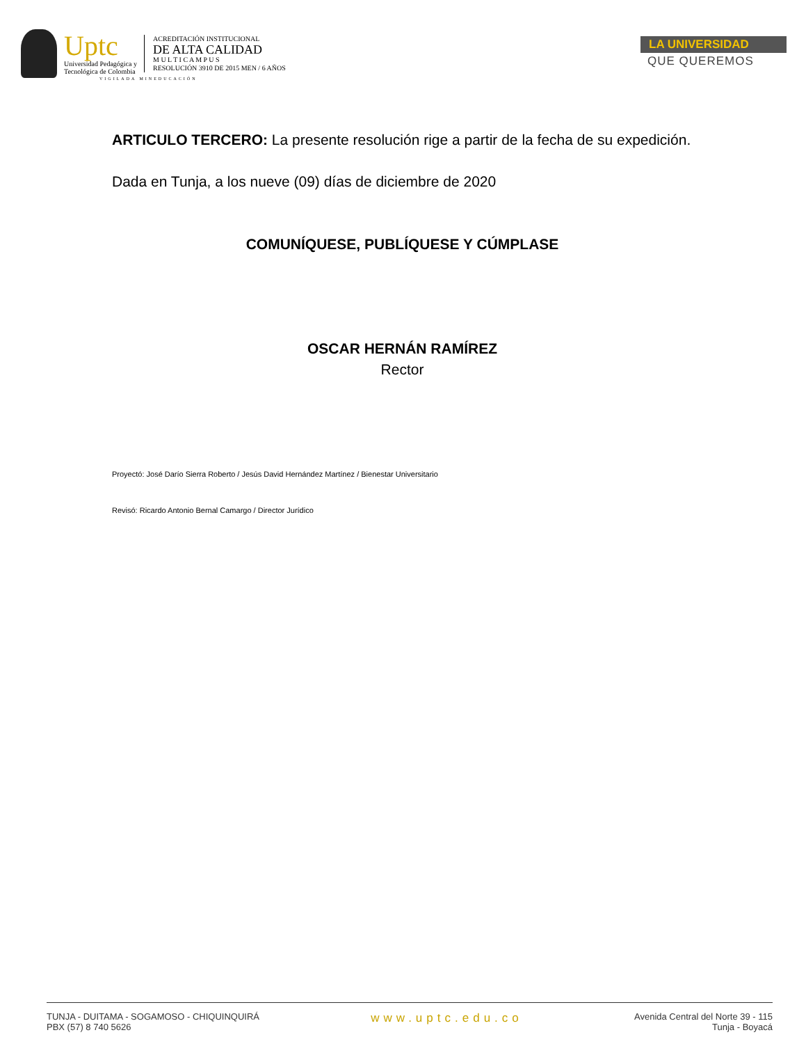Uptc
Universidad Pedagógica y
Tecnológica de Colombia
ACREDITACIÓN INSTITUCIONAL
DE ALTA CALIDAD
M U L T I C A M P U S
RESOLUCIÓN 3910 DE 2015 MEN / 6 AÑOS
LA UNIVERSIDAD
QUE QUEREMOS
VIGILADA MINEDUCACIÓN
ARTICULO TERCERO: La presente resolución rige a partir de la fecha de su expedición.
Dada en Tunja, a los nueve (09) días de diciembre de 2020
COMUNÍQUESE, PUBLÍQUESE Y CÚMPLASE
OSCAR HERNÁN RAMÍREZ
Rector
Proyectó: José Darío Sierra Roberto / Jesús David Hernández Martínez / Bienestar Universitario
Revisó: Ricardo Antonio Bernal Camargo / Director Jurídico
TUNJA - DUITAMA - SOGAMOSO - CHIQUINQUIRÁ
PBX (57) 8 740 5626
www.uptc.edu.co
Avenida Central del Norte 39 - 115
Tunja - Boyacá